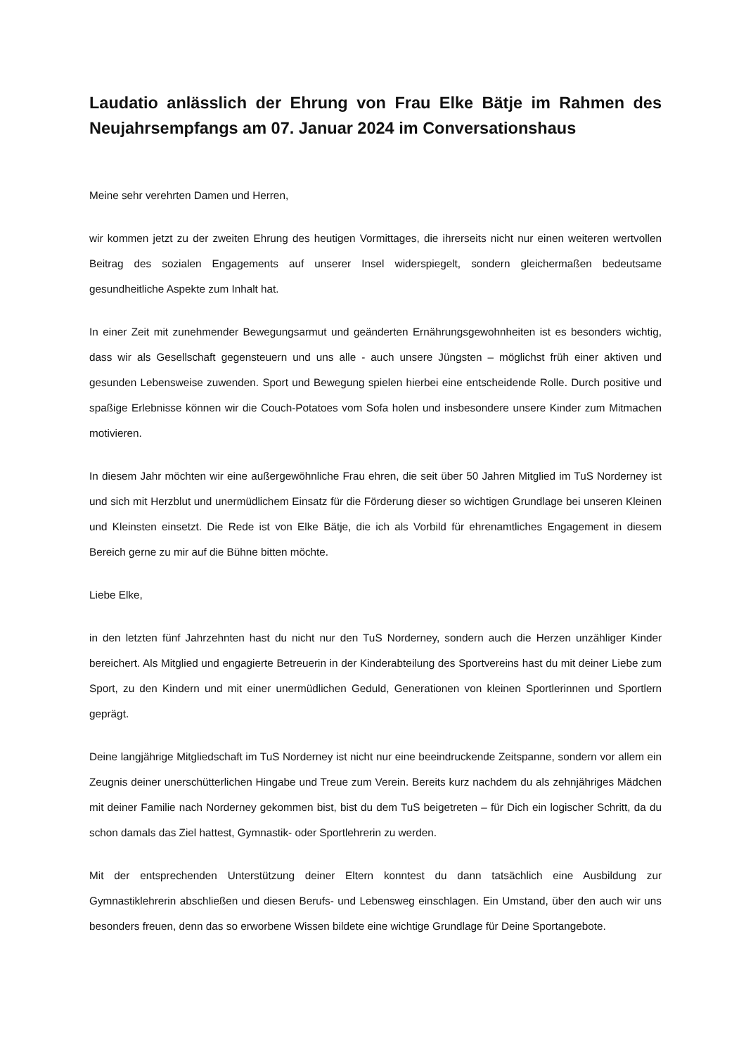Laudatio anlässlich der Ehrung von Frau Elke Bätje im Rahmen des Neujahrsempfangs am 07. Januar 2024 im Conversationshaus
Meine sehr verehrten Damen und Herren,
wir kommen jetzt zu der zweiten Ehrung des heutigen Vormittages, die ihrerseits nicht nur einen weiteren wertvollen Beitrag des sozialen Engagements auf unserer Insel widerspiegelt, sondern gleichermaßen bedeutsame gesundheitliche Aspekte zum Inhalt hat.
In einer Zeit mit zunehmender Bewegungsarmut und geänderten Ernährungsgewohnheiten ist es besonders wichtig, dass wir als Gesellschaft gegensteuern und uns alle - auch unsere Jüngsten – möglichst früh einer aktiven und gesunden Lebensweise zuwenden. Sport und Bewegung spielen hierbei eine entscheidende Rolle. Durch positive und spaßige Erlebnisse können wir die Couch-Potatoes vom Sofa holen und insbesondere unsere Kinder zum Mitmachen motivieren.
In diesem Jahr möchten wir eine außergewöhnliche Frau ehren, die seit über 50 Jahren Mitglied im TuS Norderney ist und sich mit Herzblut und unermüdlichem Einsatz für die Förderung dieser so wichtigen Grundlage bei unseren Kleinen und Kleinsten einsetzt. Die Rede ist von Elke Bätje, die ich als Vorbild für ehrenamtliches Engagement in diesem Bereich gerne zu mir auf die Bühne bitten möchte.
Liebe Elke,
in den letzten fünf Jahrzehnten hast du nicht nur den TuS Norderney, sondern auch die Herzen unzähliger Kinder bereichert. Als Mitglied und engagierte Betreuerin in der Kinderabteilung des Sportvereins hast du mit deiner Liebe zum Sport, zu den Kindern und mit einer unermüdlichen Geduld, Generationen von kleinen Sportlerinnen und Sportlern geprägt.
Deine langjährige Mitgliedschaft im TuS Norderney ist nicht nur eine beeindruckende Zeitspanne, sondern vor allem ein Zeugnis deiner unerschütterlichen Hingabe und Treue zum Verein. Bereits kurz nachdem du als zehnjähriges Mädchen mit deiner Familie nach Norderney gekommen bist, bist du dem TuS beigetreten – für Dich ein logischer Schritt, da du schon damals das Ziel hattest, Gymnastik- oder Sportlehrerin zu werden.
Mit der entsprechenden Unterstützung deiner Eltern konntest du dann tatsächlich eine Ausbildung zur Gymnastiklehrerin abschließen und diesen Berufs- und Lebensweg einschlagen. Ein Umstand, über den auch wir uns besonders freuen, denn das so erworbene Wissen bildete eine wichtige Grundlage für Deine Sportangebote.